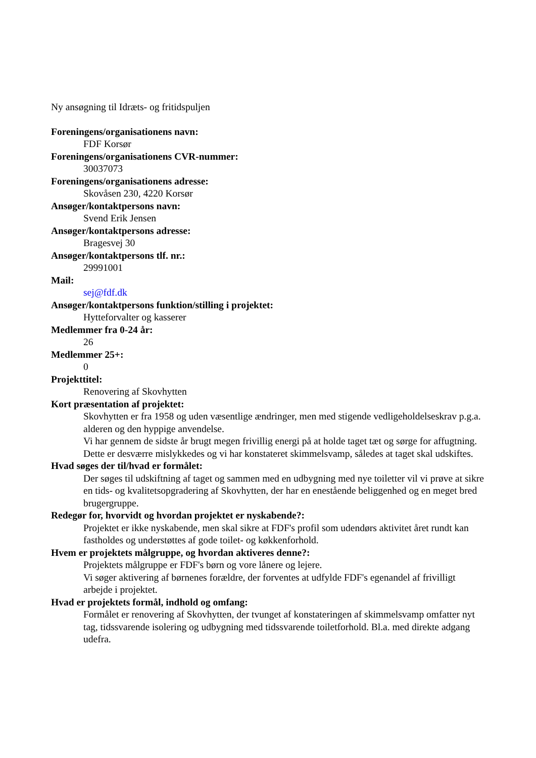Ny ansøgning til Idræts- og fritidspuljen
Foreningens/organisationens navn:
FDF Korsør
Foreningens/organisationens CVR-nummer:
30037073
Foreningens/organisationens adresse:
Skovåsen 230, 4220 Korsør
Ansøger/kontaktpersons navn:
Svend Erik Jensen
Ansøger/kontaktpersons adresse:
Bragesvej 30
Ansøger/kontaktpersons tlf. nr.:
29991001
Mail:
sej@fdf.dk
Ansøger/kontaktpersons funktion/stilling i projektet:
Hytteforvalter og kasserer
Medlemmer fra 0-24 år:
26
Medlemmer 25+:
0
Projekttitel:
Renovering af Skovhytten
Kort præsentation af projektet:
Skovhytten er fra 1958 og uden væsentlige ændringer, men med stigende vedligeholdelseskrav p.g.a. alderen og den hyppige anvendelse.
Vi har gennem de sidste år brugt megen frivillig energi på at holde taget tæt og sørge for affugtning. Dette er desværre mislykkedes og vi har konstateret skimmelsvamp, således at taget skal udskiftes.
Hvad søges der til/hvad er formålet:
Der søges til udskiftning af taget og sammen med en udbygning med nye toiletter vil vi prøve at sikre en tids- og kvalitetsopgradering af Skovhytten, der har en enestående beliggenhed og en meget bred brugergruppe.
Redegør for, hvorvidt og hvordan projektet er nyskabende?:
Projektet er ikke nyskabende, men skal sikre at FDF's profil som udendørs aktivitet året rundt kan fastholdes og understøttes af gode toilet- og køkkenforhold.
Hvem er projektets målgruppe, og hvordan aktiveres denne?:
Projektets målgruppe er FDF's børn og vore lånere og lejere.
Vi søger aktivering af børnenes forældre, der forventes at udfylde FDF's egenandel af frivilligt arbejde i projektet.
Hvad er projektets formål, indhold og omfang:
Formålet er renovering af Skovhytten, der tvunget af konstateringen af skimmelsvamp omfatter nyt tag, tidssvarende isolering og udbygning med tidssvarende toiletforhold. Bl.a. med direkte adgang udefra.